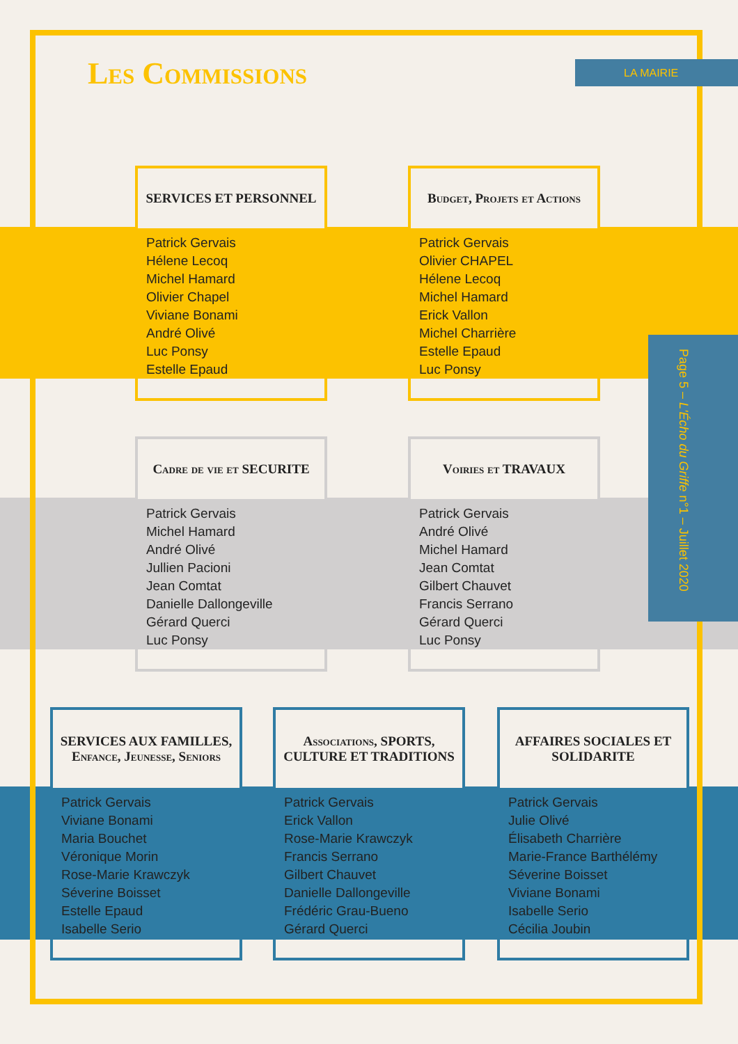Les Commissions LA MAIRIE
Page 5 – L'Écho du Griffe n°1 – Juillet 2020
SERVICES ET PERSONNEL
Patrick Gervais
Hélene Lecoq
Michel Hamard
Olivier Chapel
Viviane Bonami
André Olivé
Luc Ponsy
Estelle Epaud
Budget, Projets et Actions
Patrick Gervais
Olivier CHAPEL
Hélene Lecoq
Michel Hamard
Erick Vallon
Michel Charrière
Estelle Epaud
Luc Ponsy
Cadre de vie et SECURITE
Patrick Gervais
Michel Hamard
André Olivé
Jullien Pacioni
Jean Comtat
Danielle Dallongeville
Gérard Querci
Luc Ponsy
Voiries et TRAVAUX
Patrick Gervais
André Olivé
Michel Hamard
Jean Comtat
Gilbert Chauvet
Francis Serrano
Gérard Querci
Luc Ponsy
SERVICES AUX FAMILLES, Enfance, Jeunesse, Seniors
Patrick Gervais
Viviane Bonami
Maria Bouchet
Véronique Morin
Rose-Marie Krawczyk
Séverine Boisset
Estelle Epaud
Isabelle Serio
Associations, SPORTS, CULTURE ET TRADITIONS
Patrick Gervais
Erick Vallon
Rose-Marie Krawczyk
Francis Serrano
Gilbert Chauvet
Danielle Dallongeville
Frédéric Grau-Bueno
Gérard Querci
AFFAIRES SOCIALES ET SOLIDARITE
Patrick Gervais
Julie Olivé
Élisabeth Charrière
Marie-France Barthélémy
Séverine Boisset
Viviane Bonami
Isabelle Serio
Cécilia Joubin